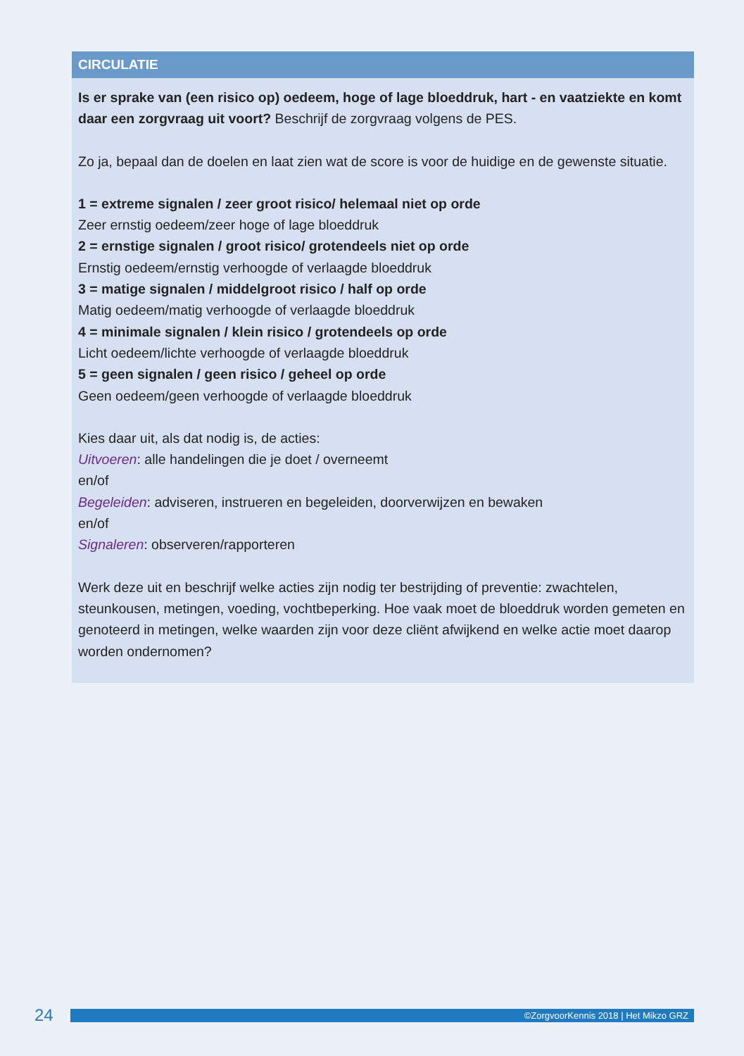CIRCULATIE
Is er sprake van (een risico op) oedeem, hoge of lage bloeddruk, hart - en vaatziekte en komt daar een zorgvraag uit voort? Beschrijf de zorgvraag volgens de PES.
Zo ja, bepaal dan de doelen en laat zien wat de score is voor de huidige en de gewenste situatie.
1 = extreme signalen / zeer groot risico/ helemaal niet op orde
Zeer ernstig oedeem/zeer hoge of lage bloeddruk
2 = ernstige signalen / groot risico/ grotendeels niet op orde
Ernstig oedeem/ernstig verhoogde of verlaagde bloeddruk
3 = matige signalen / middelgroot risico / half op orde
Matig oedeem/matig verhoogde of verlaagde bloeddruk
4 = minimale signalen / klein risico / grotendeels op orde
Licht oedeem/lichte verhoogde of verlaagde bloeddruk
5 = geen signalen / geen risico / geheel op orde
Geen oedeem/geen verhoogde of verlaagde bloeddruk
Kies daar uit, als dat nodig is, de acties:
Uitvoeren: alle handelingen die je doet / overneemt
en/of
Begeleiden: adviseren, instrueren en begeleiden, doorverwijzen en bewaken
en/of
Signaleren: observeren/rapporteren
Werk deze uit en beschrijf welke acties zijn nodig ter bestrijding of preventie: zwachtelen, steunkousen, metingen, voeding, vochtbeperking. Hoe vaak moet de bloeddruk worden gemeten en genoteerd in metingen, welke waarden zijn voor deze cliënt afwijkend en welke actie moet daarop worden ondernomen?
24
©ZorgvoorKennis 2018 | Het Mikzo GRZ